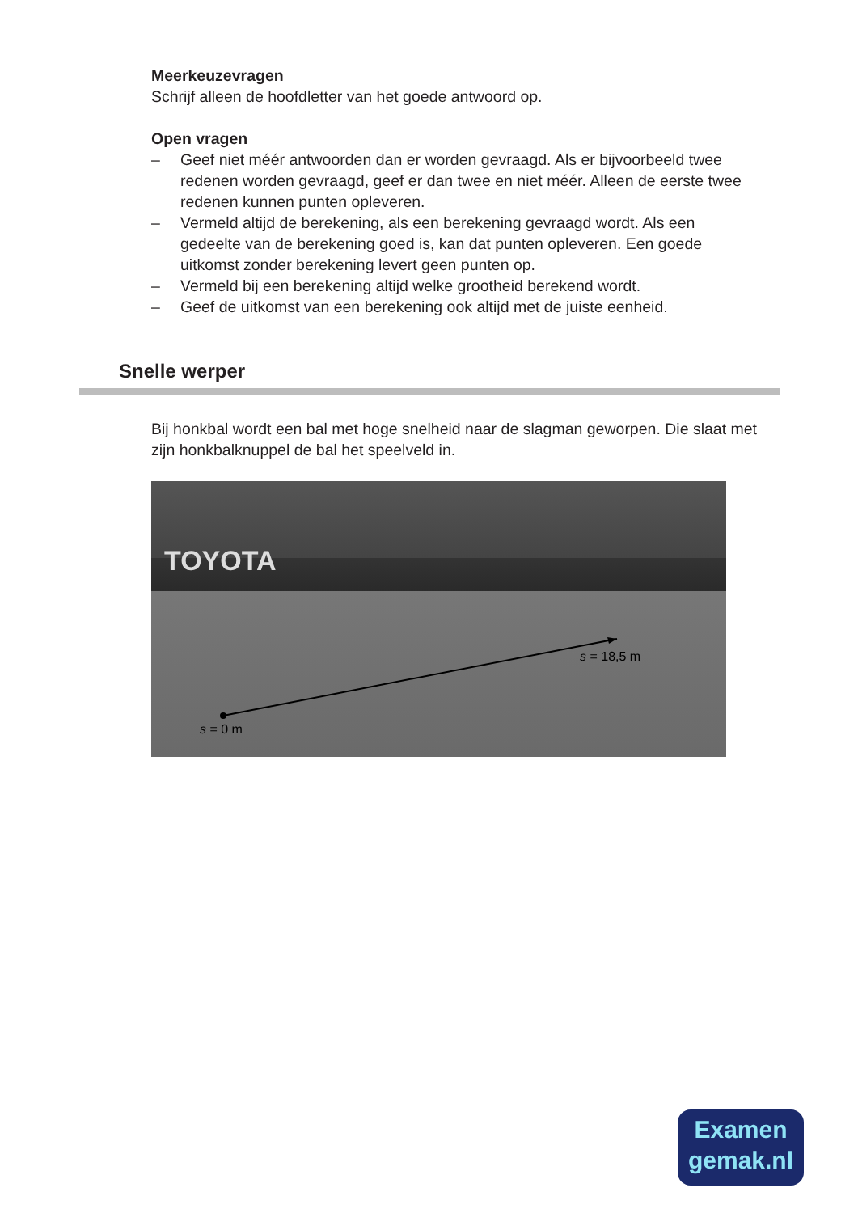Meerkeuzevragen
Schrijf alleen de hoofdletter van het goede antwoord op.
Open vragen
– Geef niet méér antwoorden dan er worden gevraagd. Als er bijvoorbeeld twee redenen worden gevraagd, geef er dan twee en niet méér. Alleen de eerste twee redenen kunnen punten opleveren.
– Vermeld altijd de berekening, als een berekening gevraagd wordt. Als een gedeelte van de berekening goed is, kan dat punten opleveren. Een goede uitkomst zonder berekening levert geen punten op.
– Vermeld bij een berekening altijd welke grootheid berekend wordt.
– Geef de uitkomst van een berekening ook altijd met de juiste eenheid.
Snelle werper
Bij honkbal wordt een bal met hoge snelheid naar de slagman geworpen. Die slaat met zijn honkbalknuppel de bal het speelveld in.
TOYOTA
s = 0 m
s = 18,5 m
Examen
gemak.nl